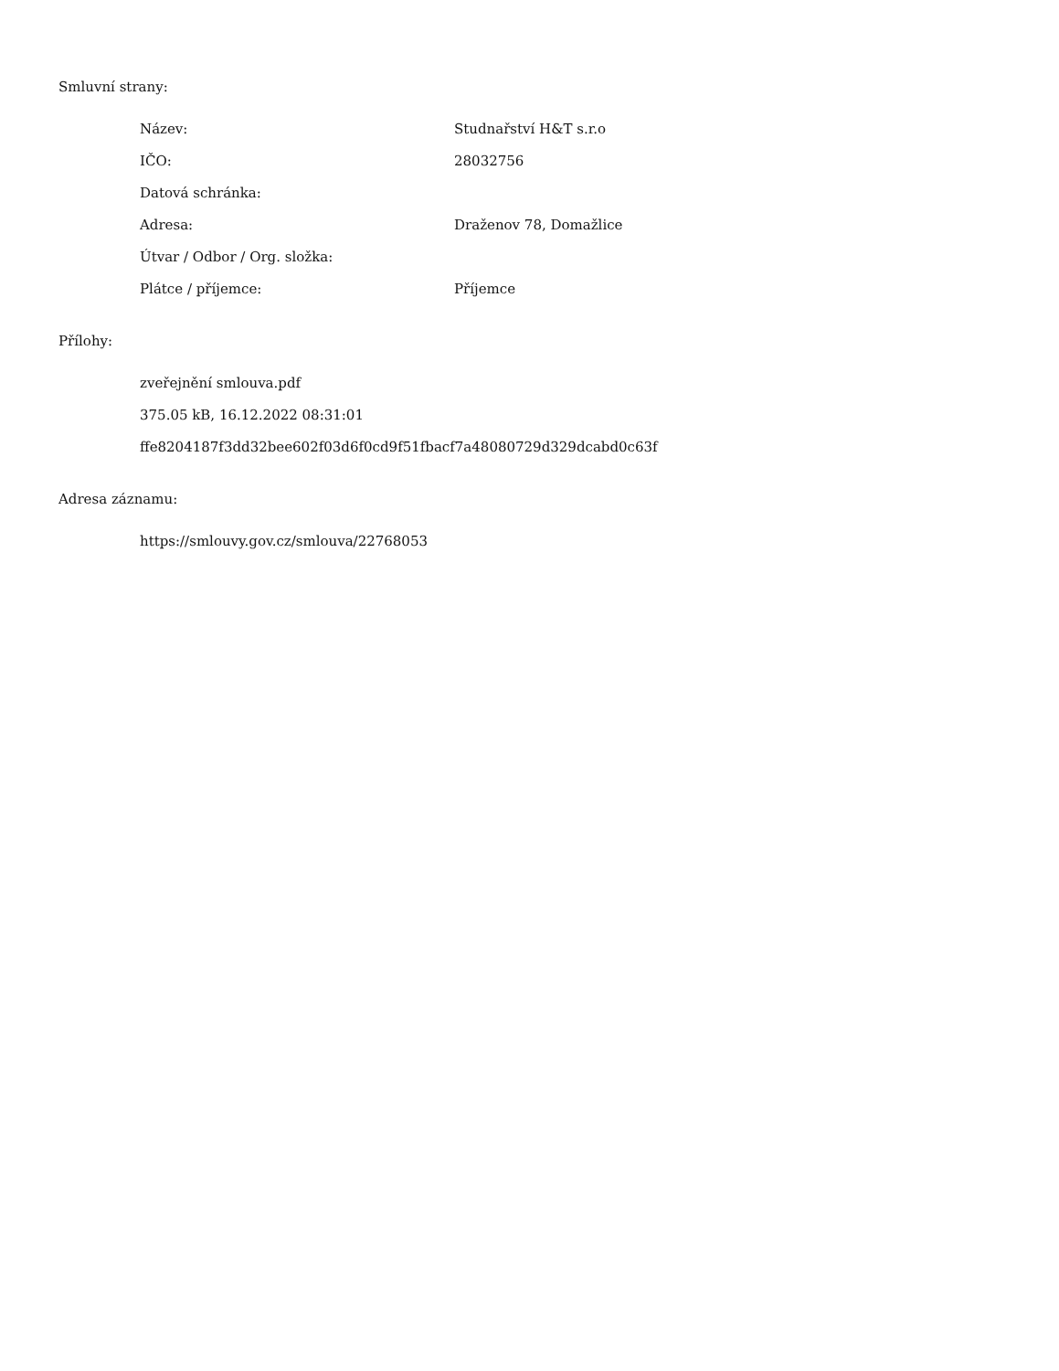Smluvní strany:
| Název: | Studnařství H&T s.r.o |
| IČO: | 28032756 |
| Datová schránka: | |
| Adresa: | Draženov 78, Domažlice |
| Útvar / Odbor / Org. složka: | |
| Plátce / příjemce: | Příjemce |
Přílohy:
zveřejnění smlouva.pdf
375.05 kB, 16.12.2022 08:31:01
ffe8204187f3dd32bee602f03d6f0cd9f51fbacf7a48080729d329dcabd0c63f
Adresa záznamu:
https://smlouvy.gov.cz/smlouva/22768053